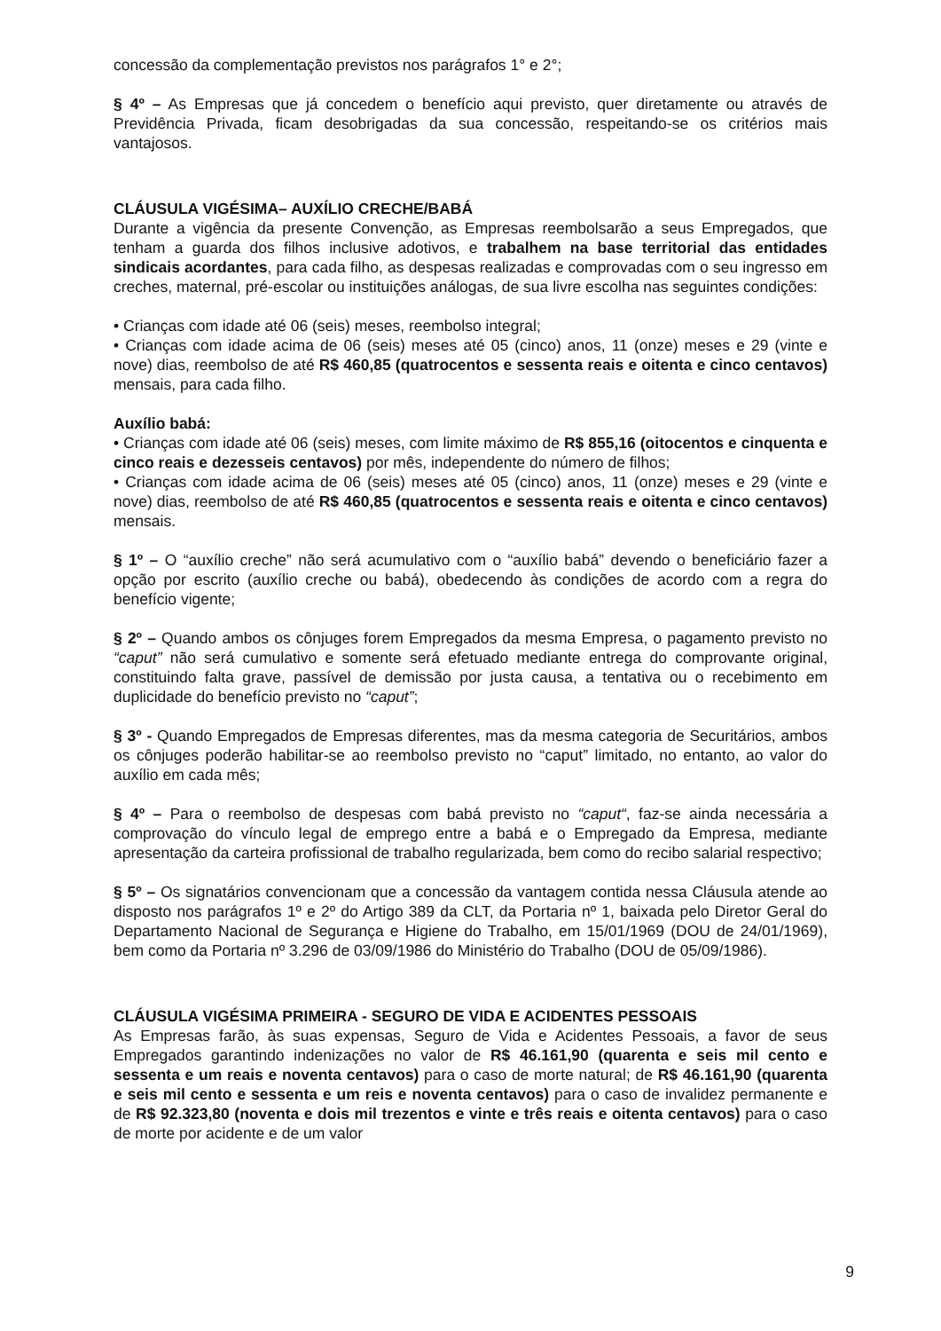concessão da complementação previstos nos parágrafos 1° e 2°;
§ 4º – As Empresas que já concedem o benefício aqui previsto, quer diretamente ou através de Previdência Privada, ficam desobrigadas da sua concessão, respeitando-se os critérios mais vantajosos.
CLÁUSULA VIGÉSIMA– AUXÍLIO CRECHE/BABÁ
Durante a vigência da presente Convenção, as Empresas reembolsarão a seus Empregados, que tenham a guarda dos filhos inclusive adotivos, e trabalhem na base territorial das entidades sindicais acordantes, para cada filho, as despesas realizadas e comprovadas com o seu ingresso em creches, maternal, pré-escolar ou instituições análogas, de sua livre escolha nas seguintes condições:
• Crianças com idade até 06 (seis) meses, reembolso integral;
• Crianças com idade acima de 06 (seis) meses até 05 (cinco) anos, 11 (onze) meses e 29 (vinte e nove) dias, reembolso de até R$ 460,85 (quatrocentos e sessenta reais e oitenta e cinco centavos) mensais, para cada filho.
Auxílio babá:
• Crianças com idade até 06 (seis) meses, com limite máximo de R$ 855,16 (oitocentos e cinquenta e cinco reais e dezesseis centavos) por mês, independente do número de filhos;
• Crianças com idade acima de 06 (seis) meses até 05 (cinco) anos, 11 (onze) meses e 29 (vinte e nove) dias, reembolso de até R$ 460,85 (quatrocentos e sessenta reais e oitenta e cinco centavos) mensais.
§ 1º – O “auxílio creche” não será acumulativo com o “auxílio babá” devendo o beneficiário fazer a opção por escrito (auxílio creche ou babá), obedecendo às condições de acordo com a regra do benefício vigente;
§ 2º – Quando ambos os cônjuges forem Empregados da mesma Empresa, o pagamento previsto no “caput” não será cumulativo e somente será efetuado mediante entrega do comprovante original, constituindo falta grave, passível de demissão por justa causa, a tentativa ou o recebimento em duplicidade do benefício previsto no “caput”;
§ 3º - Quando Empregados de Empresas diferentes, mas da mesma categoria de Securitários, ambos os cônjuges poderão habilitar-se ao reembolso previsto no “caput” limitado, no entanto, ao valor do auxílio em cada mês;
§ 4º – Para o reembolso de despesas com babá previsto no “caput“, faz-se ainda necessária a comprovação do vínculo legal de emprego entre a babá e o Empregado da Empresa, mediante apresentação da carteira profissional de trabalho regularizada, bem como do recibo salarial respectivo;
§ 5º – Os signatários convencionam que a concessão da vantagem contida nessa Cláusula atende ao disposto nos parágrafos 1º e 2º do Artigo 389 da CLT, da Portaria nº 1, baixada pelo Diretor Geral do Departamento Nacional de Segurança e Higiene do Trabalho, em 15/01/1969 (DOU de 24/01/1969), bem como da Portaria nº 3.296 de 03/09/1986 do Ministério do Trabalho (DOU de 05/09/1986).
CLÁUSULA VIGÉSIMA PRIMEIRA - SEGURO DE VIDA E ACIDENTES PESSOAIS
As Empresas farão, às suas expensas, Seguro de Vida e Acidentes Pessoais, a favor de seus Empregados garantindo indenizações no valor de R$ 46.161,90 (quarenta e seis mil cento e sessenta e um reais e noventa centavos) para o caso de morte natural; de R$ 46.161,90 (quarenta e seis mil cento e sessenta e um reis e noventa centavos) para o caso de invalidez permanente e de R$ 92.323,80 (noventa e dois mil trezentos e vinte e três reais e oitenta centavos) para o caso de morte por acidente e de um valor
9